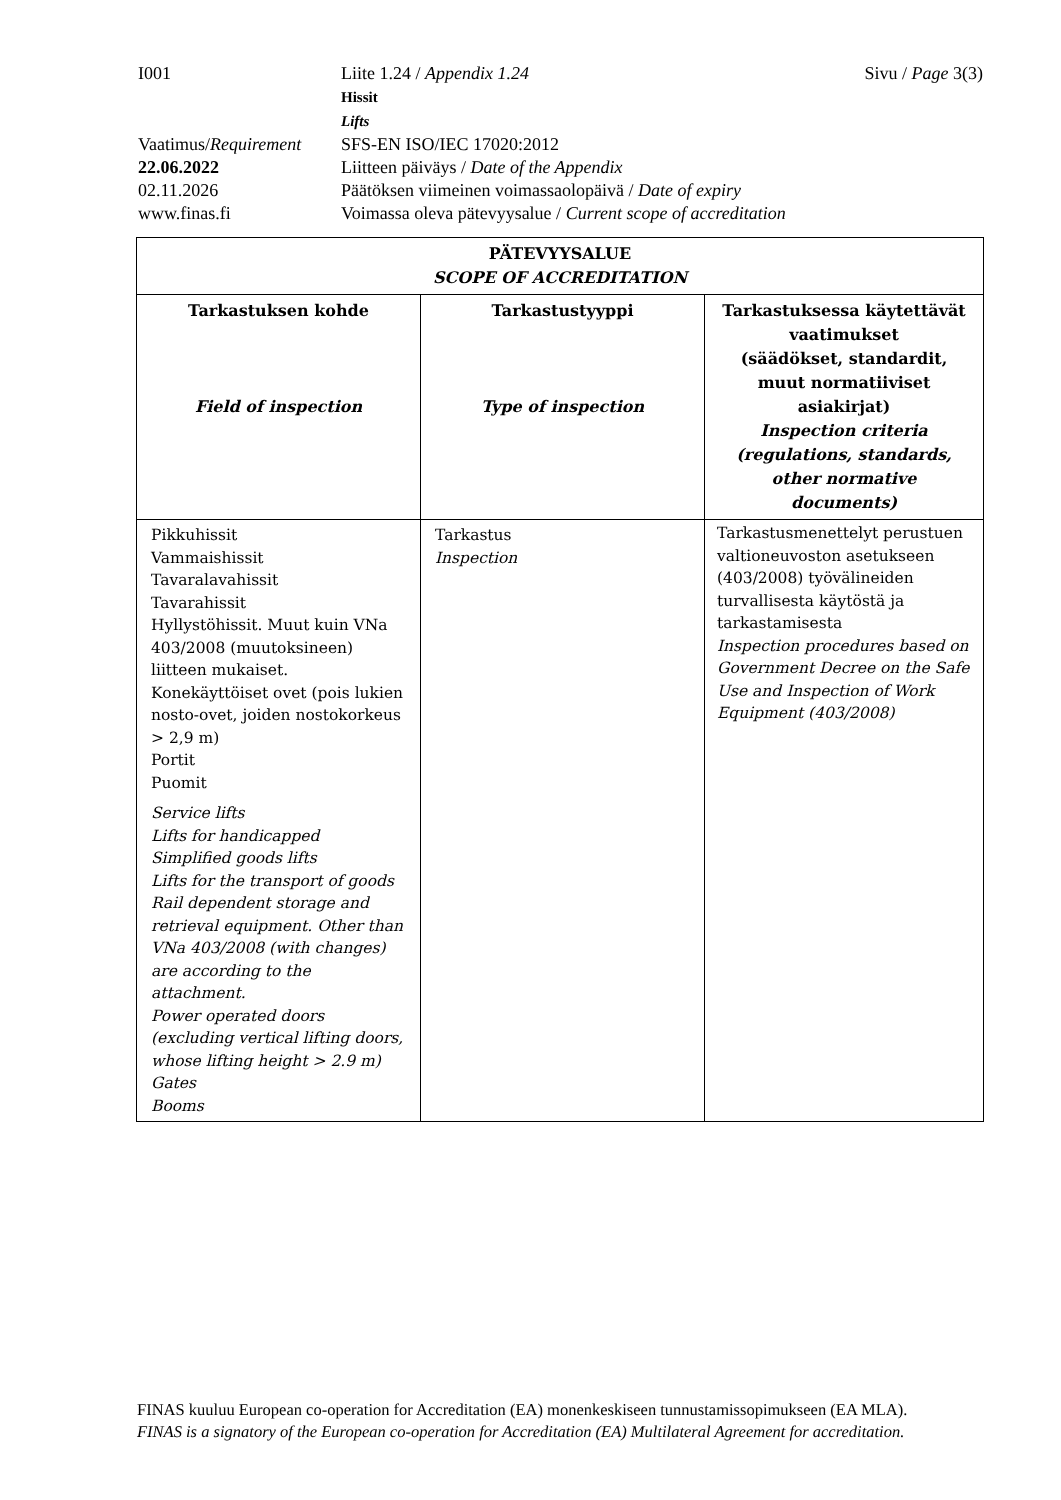I001 Liite 1.24 / Appendix 1.24
Hissit
Lifts
Sivu / Page 3(3)
Vaatimus/Requirement
SFS-EN ISO/IEC 17020:2012
22.06.2022 Liitteen päiväys / Date of the Appendix
02.11.2026 Päätöksen viimeinen voimassaolopäivä / Date of expiry
www.finas.fi Voimassa oleva pätevyysalue / Current scope of accreditation
| PÄTEVYYSALUE SCOPE OF ACCREDITATION | | |
| --- | --- | --- |
| Tarkastuksen kohde Field of inspection | Tarkastustyyppi Type of inspection | Tarkastuksessa käytettävät vaatimukset (säädökset, standardit, muut normatiiviset asiakirjat) Inspection criteria (regulations, standards, other normative documents) |
| Pikkuhissit Vammaishissit Tavaralavahissit Tavarahissit Hyllystöhissit. Muut kuin VNa 403/2008 (muutoksineen) liitteen mukaiset. Konekäyttöiset ovet (pois lukien nosto-ovet, joiden nostokorkeus > 2,9 m) Portit Puomit Service lifts Lifts for handicapped Simplified goods lifts Lifts for the transport of goods Rail dependent storage and retrieval equipment. Other than VNa 403/2008 (with changes) are according to the attachment. Power operated doors (excluding vertical lifting doors, whose lifting height > 2.9 m) Gates Booms | Tarkastus Inspection | Tarkastusmenettelyt perustuen valtioneuvoston asetukseen (403/2008) työvälineiden turvallisesta käytöstä ja tarkastamisesta Inspection procedures based on Government Decree on the Safe Use and Inspection of Work Equipment (403/2008) |
FINAS kuuluu European co-operation for Accreditation (EA) monenkeskiseen tunnustamissopimukseen (EA MLA).
FINAS is a signatory of the European co-operation for Accreditation (EA) Multilateral Agreement for accreditation.